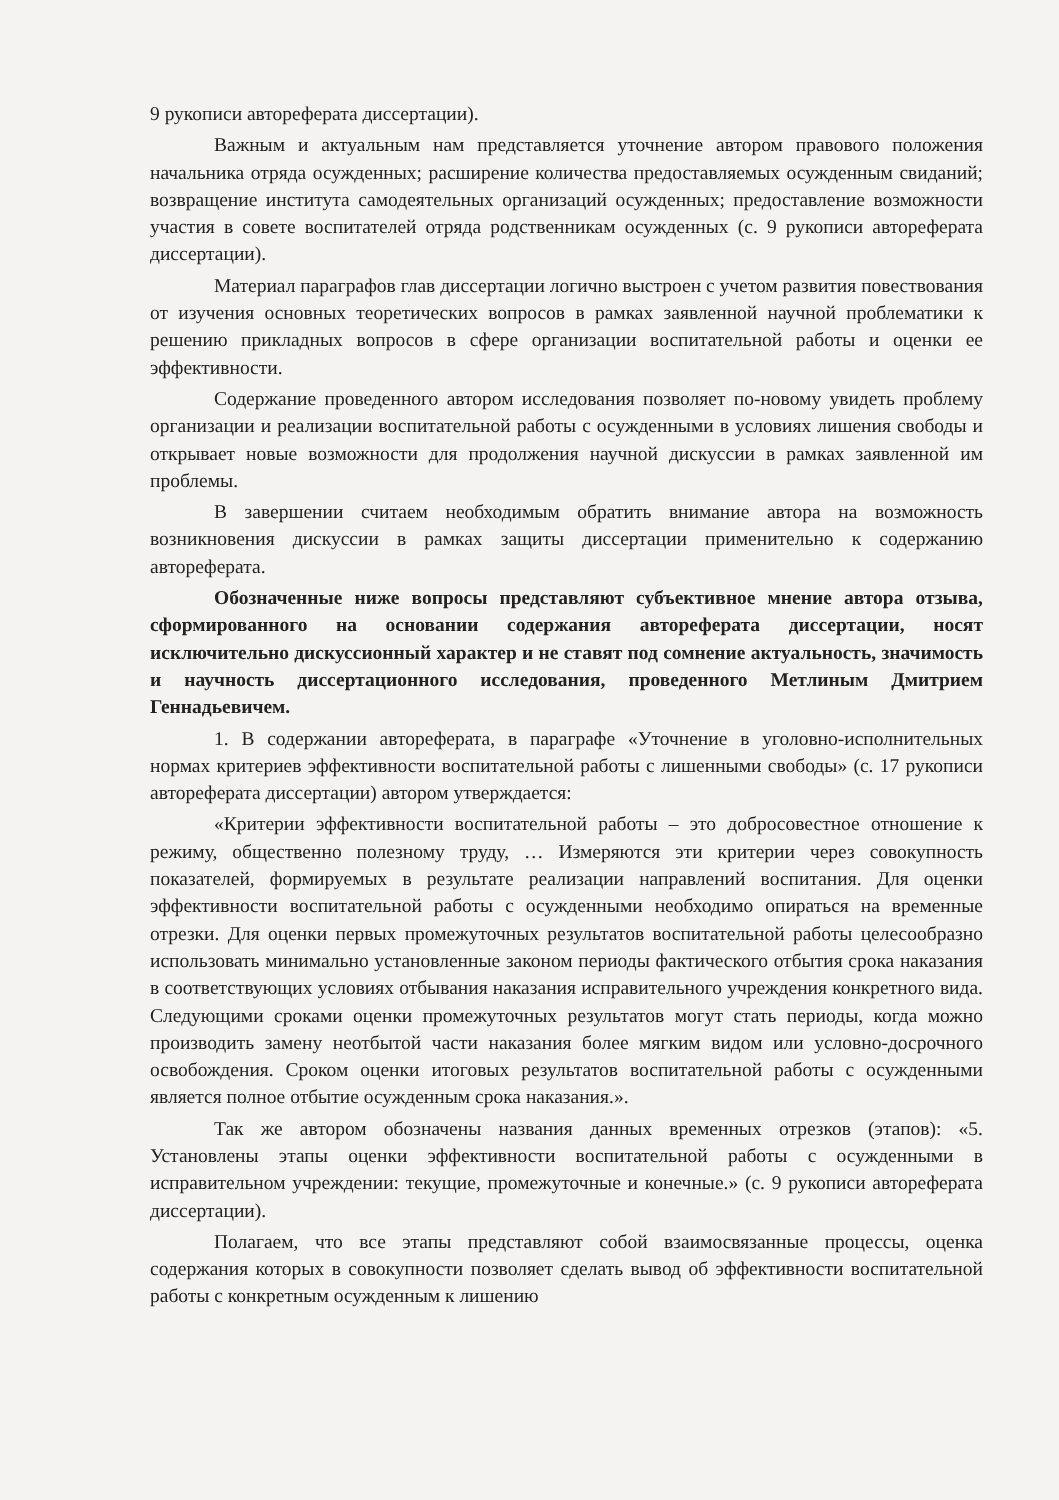9 рукописи автореферата диссертации).
Важным и актуальным нам представляется уточнение автором правового положения начальника отряда осужденных; расширение количества предоставляемых осужденным свиданий; возвращение института самодеятельных организаций осужденных; предоставление возможности участия в совете воспитателей отряда родственникам осужденных (с. 9 рукописи автореферата диссертации).
Материал параграфов глав диссертации логично выстроен с учетом развития повествования от изучения основных теоретических вопросов в рамках заявленной научной проблематики к решению прикладных вопросов в сфере организации воспитательной работы и оценки ее эффективности.
Содержание проведенного автором исследования позволяет по-новому увидеть проблему организации и реализации воспитательной работы с осужденными в условиях лишения свободы и открывает новые возможности для продолжения научной дискуссии в рамках заявленной им проблемы.
В завершении считаем необходимым обратить внимание автора на возможность возникновения дискуссии в рамках защиты диссертации применительно к содержанию автореферата.
Обозначенные ниже вопросы представляют субъективное мнение автора отзыва, сформированного на основании содержания автореферата диссертации, носят исключительно дискуссионный характер и не ставят под сомнение актуальность, значимость и научность диссертационного исследования, проведенного Метлиным Дмитрием Геннадьевичем.
1. В содержании автореферата, в параграфе «Уточнение в уголовно-исполнительных нормах критериев эффективности воспитательной работы с лишенными свободы» (с. 17 рукописи автореферата диссертации) автором утверждается:
«Критерии эффективности воспитательной работы – это добросовестное отношение к режиму, общественно полезному труду, … Измеряются эти критерии через совокупность показателей, формируемых в результате реализации направлений воспитания. Для оценки эффективности воспитательной работы с осужденными необходимо опираться на временные отрезки. Для оценки первых промежуточных результатов воспитательной работы целесообразно использовать минимально установленные законом периоды фактического отбытия срока наказания в соответствующих условиях отбывания наказания исправительного учреждения конкретного вида. Следующими сроками оценки промежуточных результатов могут стать периоды, когда можно производить замену неотбытой части наказания более мягким видом или условно-досрочного освобождения. Сроком оценки итоговых результатов воспитательной работы с осужденными является полное отбытие осужденным срока наказания.».
Так же автором обозначены названия данных временных отрезков (этапов): «5. Установлены этапы оценки эффективности воспитательной работы с осужденными в исправительном учреждении: текущие, промежуточные и конечные.» (с. 9 рукописи автореферата диссертации).
Полагаем, что все этапы представляют собой взаимосвязанные процессы, оценка содержания которых в совокупности позволяет сделать вывод об эффективности воспитательной работы с конкретным осужденным к лишению